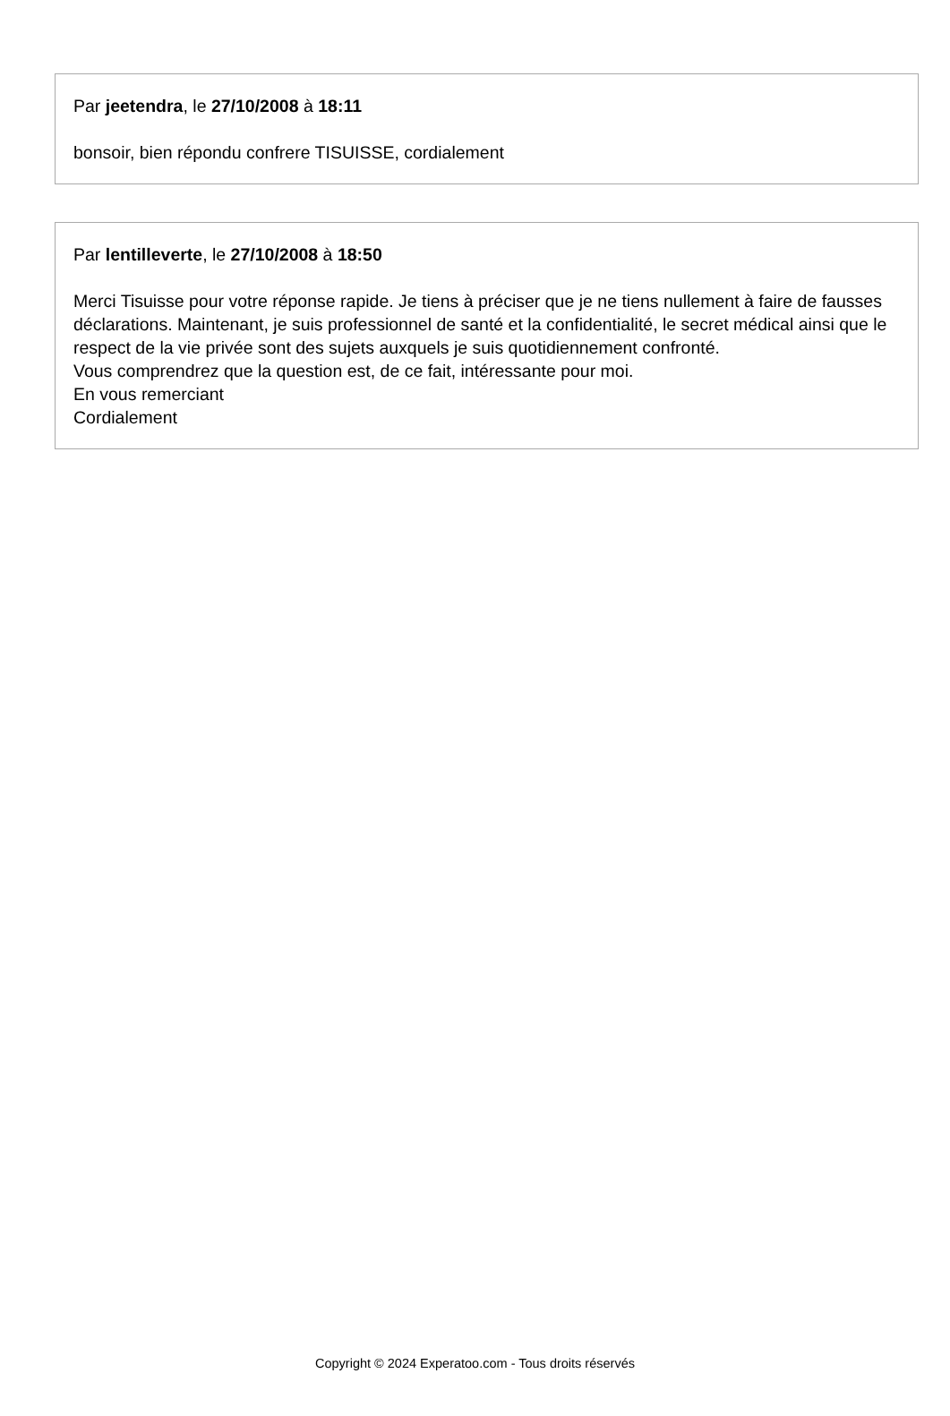Par jeetendra, le 27/10/2008 à 18:11
bonsoir, bien répondu confrere TISUISSE, cordialement
Par lentilleverte, le 27/10/2008 à 18:50
Merci Tisuisse pour votre réponse rapide. Je tiens à préciser que je ne tiens nullement à faire de fausses déclarations. Maintenant, je suis professionnel de santé et la confidentialité, le secret médical ainsi que le respect de la vie privée sont des sujets auxquels je suis quotidiennement confronté.
Vous comprendrez que la question est, de ce fait, intéressante pour moi.
En vous remerciant
Cordialement
Copyright © 2024 Experatoo.com - Tous droits réservés